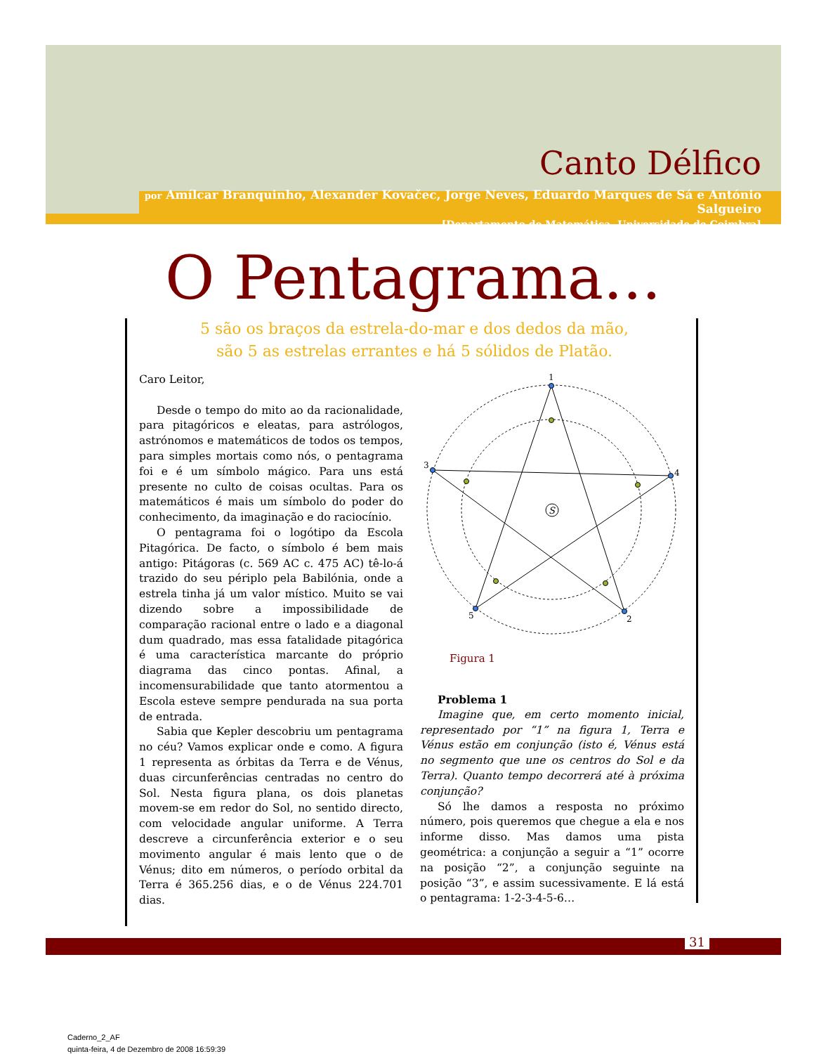Canto Délfico
por Amílcar Branquinho, Alexander Kovačec, Jorge Neves, Eduardo Marques de Sá e António Salgueiro
[Departamento de Matemática, Universidade de Coimbra]
O Pentagrama...
5 são os braços da estrela-do-mar e dos dedos da mão,
são 5 as estrelas errantes e há 5 sólidos de Platão.
Caro Leitor,
Desde o tempo do mito ao da racionalidade, para pitagóricos e eleatas, para astrólogos, astrónomos e matemáticos de todos os tempos, para simples mortais como nós, o pentagrama foi e é um símbolo mágico. Para uns está presente no culto de coisas ocultas. Para os matemáticos é mais um símbolo do poder do conhecimento, da imaginação e do raciocínio.
O pentagrama foi o logótipo da Escola Pitagórica. De facto, o símbolo é bem mais antigo: Pitágoras (c. 569 AC c. 475 AC) tê-lo-á trazido do seu périplo pela Babilónia, onde a estrela tinha já um valor místico. Muito se vai dizendo sobre a impossibilidade de comparação racional entre o lado e a diagonal dum quadrado, mas essa fatalidade pitagórica é uma característica marcante do próprio diagrama das cinco pontas. Afinal, a incomensurabilidade que tanto atormentou a Escola esteve sempre pendurada na sua porta de entrada.
Sabia que Kepler descobriu um pentagrama no céu? Vamos explicar onde e como. A figura 1 representa as órbitas da Terra e de Vénus, duas circunferências centradas no centro do Sol. Nesta figura plana, os dois planetas movem-se em redor do Sol, no sentido directo, com velocidade angular uniforme. A Terra descreve a circunferência exterior e o seu movimento angular é mais lento que o de Vénus; dito em números, o período orbital da Terra é 365.256 dias, e o de Vénus 224.701 dias.
1
2
3
4
5
S
Figura 1
Problema 1
Imagine que, em certo momento inicial, representado por “1” na figura 1, Terra e Vénus estão em conjunção (isto é, Vénus está no segmento que une os centros do Sol e da Terra). Quanto tempo decorrerá até à próxima conjunção?
Só lhe damos a resposta no próximo número, pois queremos que chegue a ela e nos informe disso. Mas damos uma pista geométrica: a conjunção a seguir a “1” ocorre na posição “2”, a conjunção seguinte na posição “3”, e assim sucessivamente. E lá está o pentagrama: 1-2-3-4-5-6…
31
Caderno_2_AF
quinta-feira, 4 de Dezembro de 2008 16:59:39